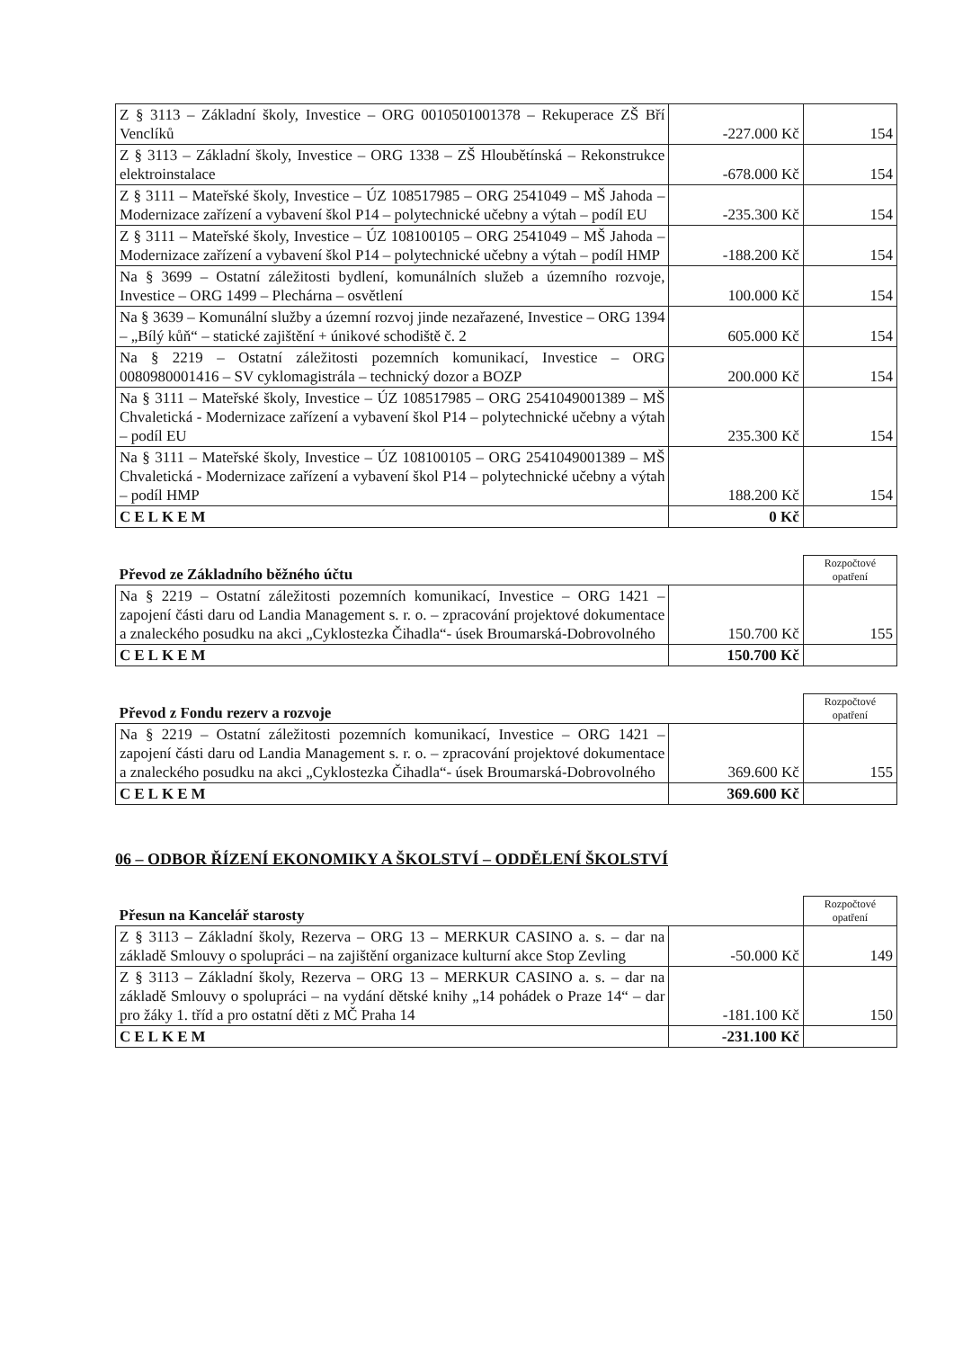| Z § 3113 – Základní školy, Investice – ORG 0010501001378 – Rekuperace ZŠ Bří Venclíků | -227.000 Kč | 154 |
| Z § 3113 – Základní školy, Investice – ORG 1338 – ZŠ Hloubětínská – Rekonstrukce elektroinstalace | -678.000 Kč | 154 |
| Z § 3111 – Mateřské školy, Investice – ÚZ 108517985 – ORG 2541049 – MŠ Jahoda – Modernizace zařízení a vybavení škol P14 – polytechnické učebny a výtah – podíl EU | -235.300 Kč | 154 |
| Z § 3111 – Mateřské školy, Investice – ÚZ 108100105 – ORG 2541049 – MŠ Jahoda – Modernizace zařízení a vybavení škol P14 – polytechnické učebny a výtah – podíl HMP | -188.200 Kč | 154 |
| Na § 3699 – Ostatní záležitosti bydlení, komunálních služeb a územního rozvoje, Investice – ORG 1499 – Plechárna – osvětlení | 100.000 Kč | 154 |
| Na § 3639 – Komunální služby a územní rozvoj jinde nezařazené, Investice – ORG 1394 – „Bílý kůň“ – statické zajištění + únikové schodiště č. 2 | 605.000 Kč | 154 |
| Na § 2219 – Ostatní záležitosti pozemních komunikací, Investice – ORG 0080980001416 – SV cyklomagistrála – technický dozor a BOZP | 200.000 Kč | 154 |
| Na § 3111 – Mateřské školy, Investice – ÚZ 108517985 – ORG 2541049001389 – MŠ Chvaletická - Modernizace zařízení a vybavení škol P14 – polytechnické učebny a výtah – podíl EU | 235.300 Kč | 154 |
| Na § 3111 – Mateřské školy, Investice – ÚZ 108100105 – ORG 2541049001389 – MŠ Chvaletická - Modernizace zařízení a vybavení škol P14 – polytechnické učebny a výtah – podíl HMP | 188.200 Kč | 154 |
| CELKEM | 0 Kč | |
| Převod ze Základního běžného účtu | | Rozpočtové opatření |
| --- | --- | --- |
| Na § 2219 – Ostatní záležitosti pozemních komunikací, Investice – ORG 1421 – zapojení části daru od Landia Management s. r. o. – zpracování projektové dokumentace a znaleckého posudku na akci „Cyklostezka Čihadla“- úsek Broumarská-Dobrovolného | 150.700 Kč | 155 |
| CELKEM | 150.700 Kč | |
| Převod z Fondu rezerv a rozvoje | | Rozpočtové opatření |
| --- | --- | --- |
| Na § 2219 – Ostatní záležitosti pozemních komunikací, Investice – ORG 1421 – zapojení části daru od Landia Management s. r. o. – zpracování projektové dokumentace a znaleckého posudku na akci „Cyklostezka Čihadla“- úsek Broumarská-Dobrovolného | 369.600 Kč | 155 |
| CELKEM | 369.600 Kč | |
06 – ODBOR ŘÍZENÍ EKONOMIKY A ŠKOLSTVÍ – ODDĚLENÍ ŠKOLSTVÍ
| Přesun na Kancelář starosty | | Rozpočtové opatření |
| --- | --- | --- |
| Z § 3113 – Základní školy, Rezerva – ORG 13 – MERKUR CASINO a. s. – dar na základě Smlouvy o spolupráci – na zajištění organizace kulturní akce Stop Zevling | -50.000 Kč | 149 |
| Z § 3113 – Základní školy, Rezerva – ORG 13 – MERKUR CASINO a. s. – dar na základě Smlouvy o spolupráci – na vydání dětské knihy „14 pohádek o Praze 14“ – dar pro žáky 1. tříd a pro ostatní děti z MČ Praha 14 | -181.100 Kč | 150 |
| CELKEM | -231.100 Kč | |